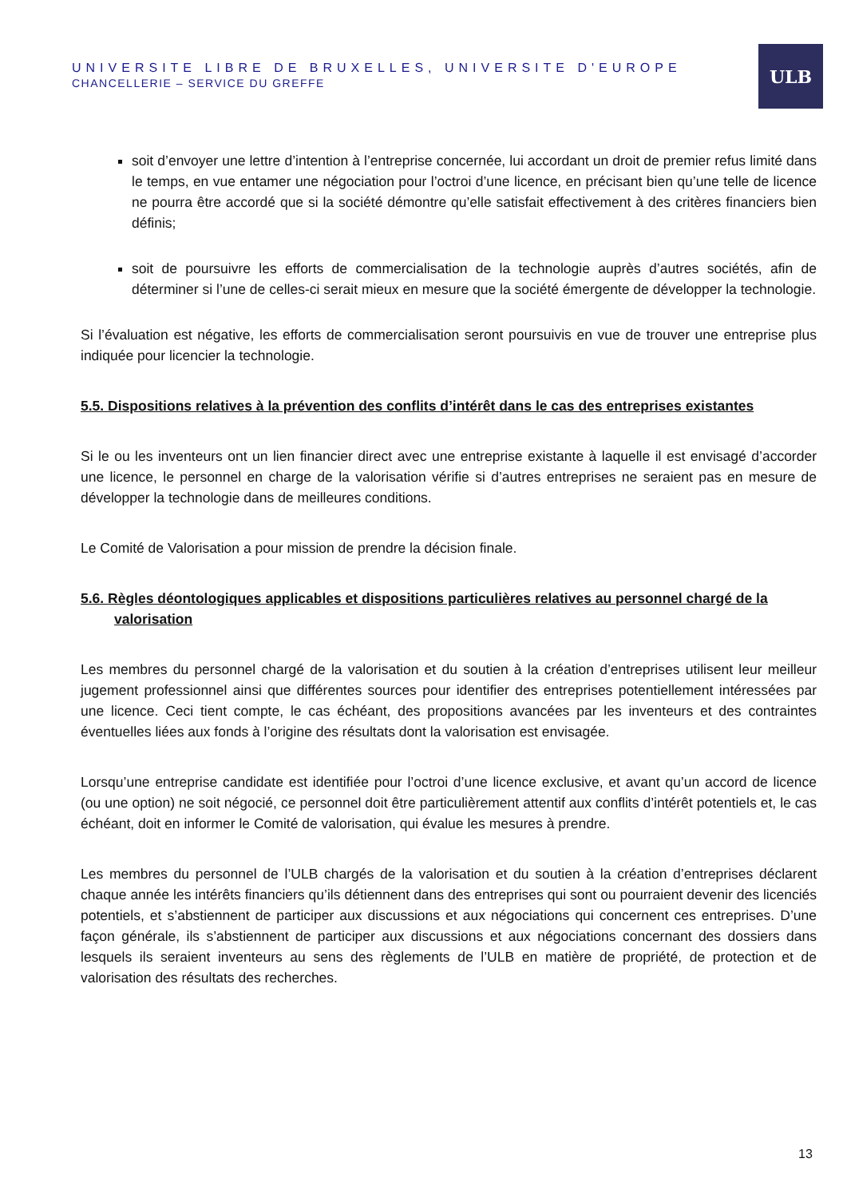UNIVERSITE LIBRE DE BRUXELLES, UNIVERSITE D'EUROPE
CHANCELLERIE – SERVICE DU GREFFE
ULB
soit d’envoyer une lettre d’intention à l’entreprise concernée, lui accordant un droit de premier refus limité dans le temps, en vue entamer une négociation pour l’octroi d’une licence, en précisant bien qu’une telle de licence ne pourra être accordé que si la société démontre qu’elle satisfait effectivement à des critères financiers bien définis;
soit de poursuivre les efforts de commercialisation de la technologie auprès d’autres sociétés, afin de déterminer si l’une de celles-ci serait mieux en mesure que la société émergente de développer la technologie.
Si l’évaluation est négative, les efforts de commercialisation seront poursuivis en vue de trouver une entreprise plus indiquée pour licencier la technologie.
5.5. Dispositions relatives à la prévention des conflits d’intérêt dans le cas des entreprises existantes
Si le ou les inventeurs ont un lien financier direct avec une entreprise existante à laquelle il est envisagé d’accorder une licence, le personnel en charge de la valorisation vérifie si d’autres entreprises ne seraient pas en mesure de développer la technologie dans de meilleures conditions.
Le Comité de Valorisation a pour mission de prendre la décision finale.
5.6. Règles déontologiques applicables et dispositions particulières relatives au personnel chargé de la valorisation
Les membres du personnel chargé de la valorisation et du soutien à la création d’entreprises utilisent leur meilleur jugement professionnel ainsi que différentes sources pour identifier des entreprises potentiellement intéressées par une licence. Ceci tient compte, le cas échéant, des propositions avancées par les inventeurs et des contraintes éventuelles liées aux fonds à l’origine des résultats dont la valorisation est envisagée.
Lorsqu’une entreprise candidate est identifiée pour l’octroi d’une licence exclusive, et avant qu’un accord de licence (ou une option) ne soit négocié, ce personnel doit être particulièrement attentif aux conflits d’intérêt potentiels et, le cas échéant, doit en informer le Comité de valorisation, qui évalue les mesures à prendre.
Les membres du personnel de l’ULB chargés de la valorisation et du soutien à la création d’entreprises déclarent chaque année les intérêts financiers qu’ils détiennent dans des entreprises qui sont ou pourraient devenir des licenciés potentiels, et s’abstiennent de participer aux discussions et aux négociations qui concernent ces entreprises. D’une façon générale, ils s’abstiennent de participer aux discussions et aux négociations concernant des dossiers dans lesquels ils seraient inventeurs au sens des règlements de l’ULB en matière de propriété, de protection et de valorisation des résultats des recherches.
13